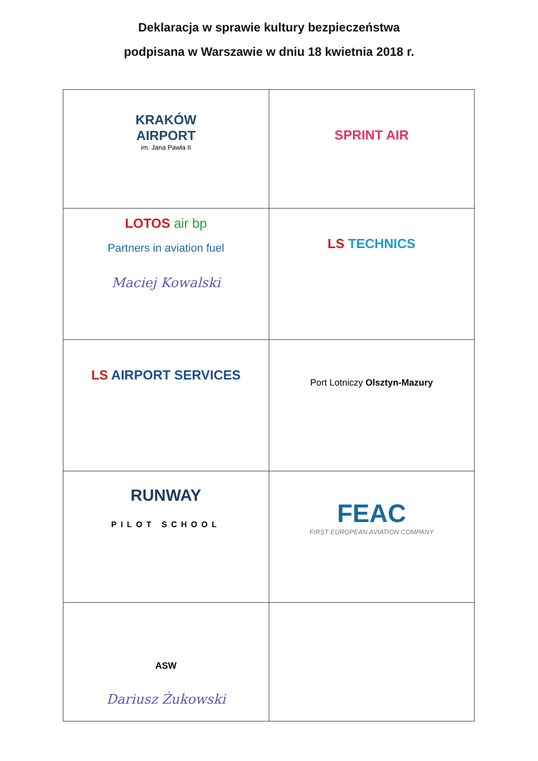Deklaracja w sprawie kultury bezpieczeństwa
podpisana w Warszawie w dniu 18 kwietnia 2018 r.
| KRAKÓW AIRPORT im. Jana Pawła II | SPRINT AIR |
| LOTOS air bp Partners in aviation fuel Maciej Kowalski | LS TECHNICS |
| LS AIRPORT SERVICES | Port Lotniczy Olsztyn-Mazury |
| RUNWAY PILOT SCHOOL | FEAC FIRST EUROPEAN AVIATION COMPANY |
| ASW Dariusz Żukowski | |